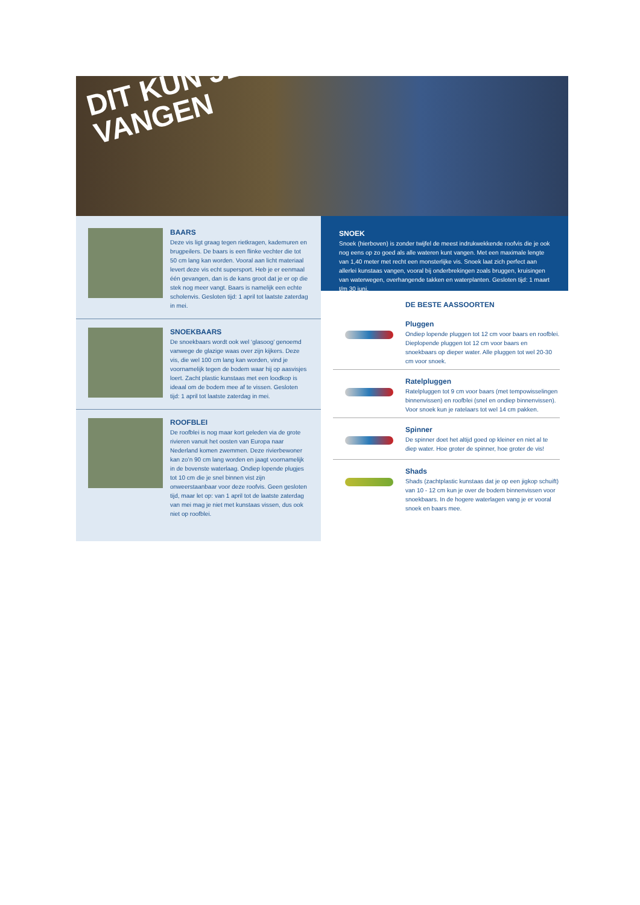DIT KUN JE VANGEN
BAARS
Deze vis ligt graag tegen rietkragen, kademuren en brugpeilers. De baars is een flinke vechter die tot 50 cm lang kan worden. Vooral aan licht materiaal levert deze vis echt supersport. Heb je er eenmaal één gevangen, dan is de kans groot dat je er op die stek nog meer vangt. Baars is namelijk een echte scholenvis. Gesloten tijd: 1 april tot laatste zaterdag in mei.
SNOEKBAARS
De snoekbaars wordt ook wel ‘glasoog’ genoemd vanwege de glazige waas over zijn kijkers. Deze vis, die wel 100 cm lang kan worden, vind je voornamelijk tegen de bodem waar hij op aasvisjes loert. Zacht plastic kunstaas met een loodkop is ideaal om de bodem mee af te vissen. Gesloten tijd: 1 april tot laatste zaterdag in mei.
ROOFBLEI
De roofblei is nog maar kort geleden via de grote rivieren vanuit het oosten van Europa naar Nederland komen zwemmen. Deze rivierbewoner kan zo’n 90 cm lang worden en jaagt voornamelijk in de bovenste waterlaag. Ondiep lopende plugjes tot 10 cm die je snel binnen vist zijn onweerstaanbaar voor deze roofvis. Geen gesloten tijd, maar let op: van 1 april tot de laatste zaterdag van mei mag je niet met kunstaas vissen, dus ook niet op roofblei.
SNOEK
Snoek (hierboven) is zonder twijfel de meest indrukwekkende roofvis die je ook nog eens op zo goed als alle wateren kunt vangen. Met een maximale lengte van 1,40 meter met recht een monsterlijke vis. Snoek laat zich perfect aan allerlei kunstaas vangen, vooral bij onderbrekingen zoals bruggen, kruisingen van waterwegen, overhangende takken en waterplanten. Gesloten tijd: 1 maart t/m 30 juni.
DE BESTE AASSOORTEN
Pluggen
Ondiep lopende pluggen tot 12 cm voor baars en roofblei. Dieplopende pluggen tot 12 cm voor baars en snoekbaars op dieper water. Alle pluggen tot wel 20-30 cm voor snoek.
Ratelpluggen
Ratelpluggen tot 9 cm voor baars (met tempowisselingen binnenvissen) en roofblei (snel en ondiep binnenvissen). Voor snoek kun je ratelaars tot wel 14 cm pakken.
Spinner
De spinner doet het altijd goed op kleiner en niet al te diep water. Hoe groter de spinner, hoe groter de vis!
Shads
Shads (zachtplastic kunstaas dat je op een jigkop schuift) van 10 - 12 cm kun je over de bodem binnenvissen voor snoekbaars. In de hogere waterlagen vang je er vooral snoek en baars mee.